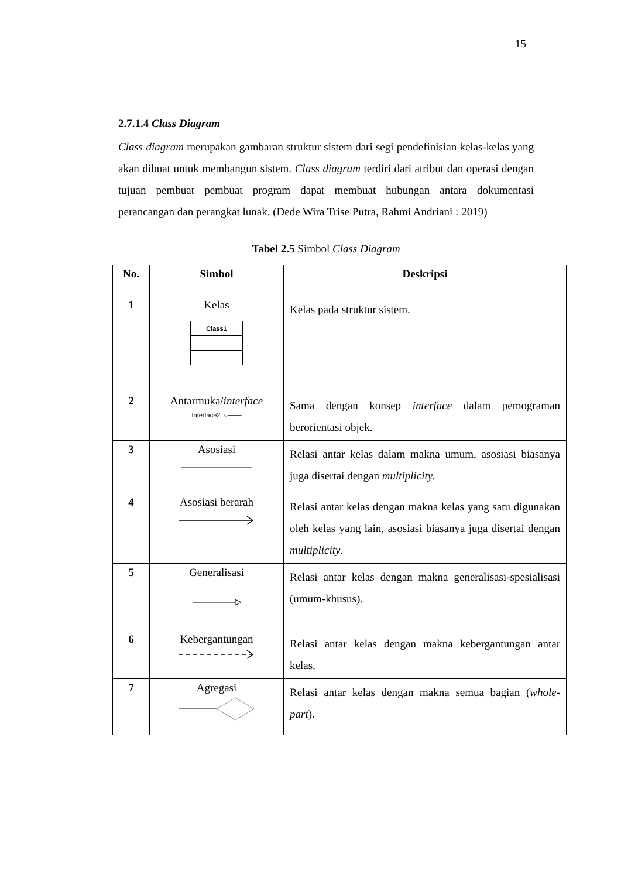15
2.7.1.4 Class Diagram
Class diagram merupakan gambaran struktur sistem dari segi pendefinisian kelas-kelas yang akan dibuat untuk membangun sistem. Class diagram terdiri dari atribut dan operasi dengan tujuan pembuat pembuat program dapat membuat hubungan antara dokumentasi perancangan dan perangkat lunak. (Dede Wira Trise Putra, Rahmi Andriani : 2019)
Tabel 2.5 Simbol Class Diagram
| No. | Simbol | Deskripsi |
| --- | --- | --- |
| 1 | Kelas Class1 | Kelas pada struktur sistem. |
| 2 | Antarmuka/ interface Interface2 ○─── | Sama dengan konsep interface dalam pemograman berorientasi objek. |
| 3 | Asosiasi | Relasi antar kelas dalam makna umum, asosiasi biasanya juga disertai dengan multiplicity. |
| 4 | Asosiasi berarah | Relasi antar kelas dengan makna kelas yang satu digunakan oleh kelas yang lain, asosiasi biasanya juga disertai dengan multiplicity . |
| 5 | Generalisasi | Relasi antar kelas dengan makna generalisasi-spesialisasi (umum-khusus). |
| 6 | Kebergantungan | Relasi antar kelas dengan makna kebergantungan antar kelas. |
| 7 | Agregasi | Relasi antar kelas dengan makna semua bagian ( whole-part ). |